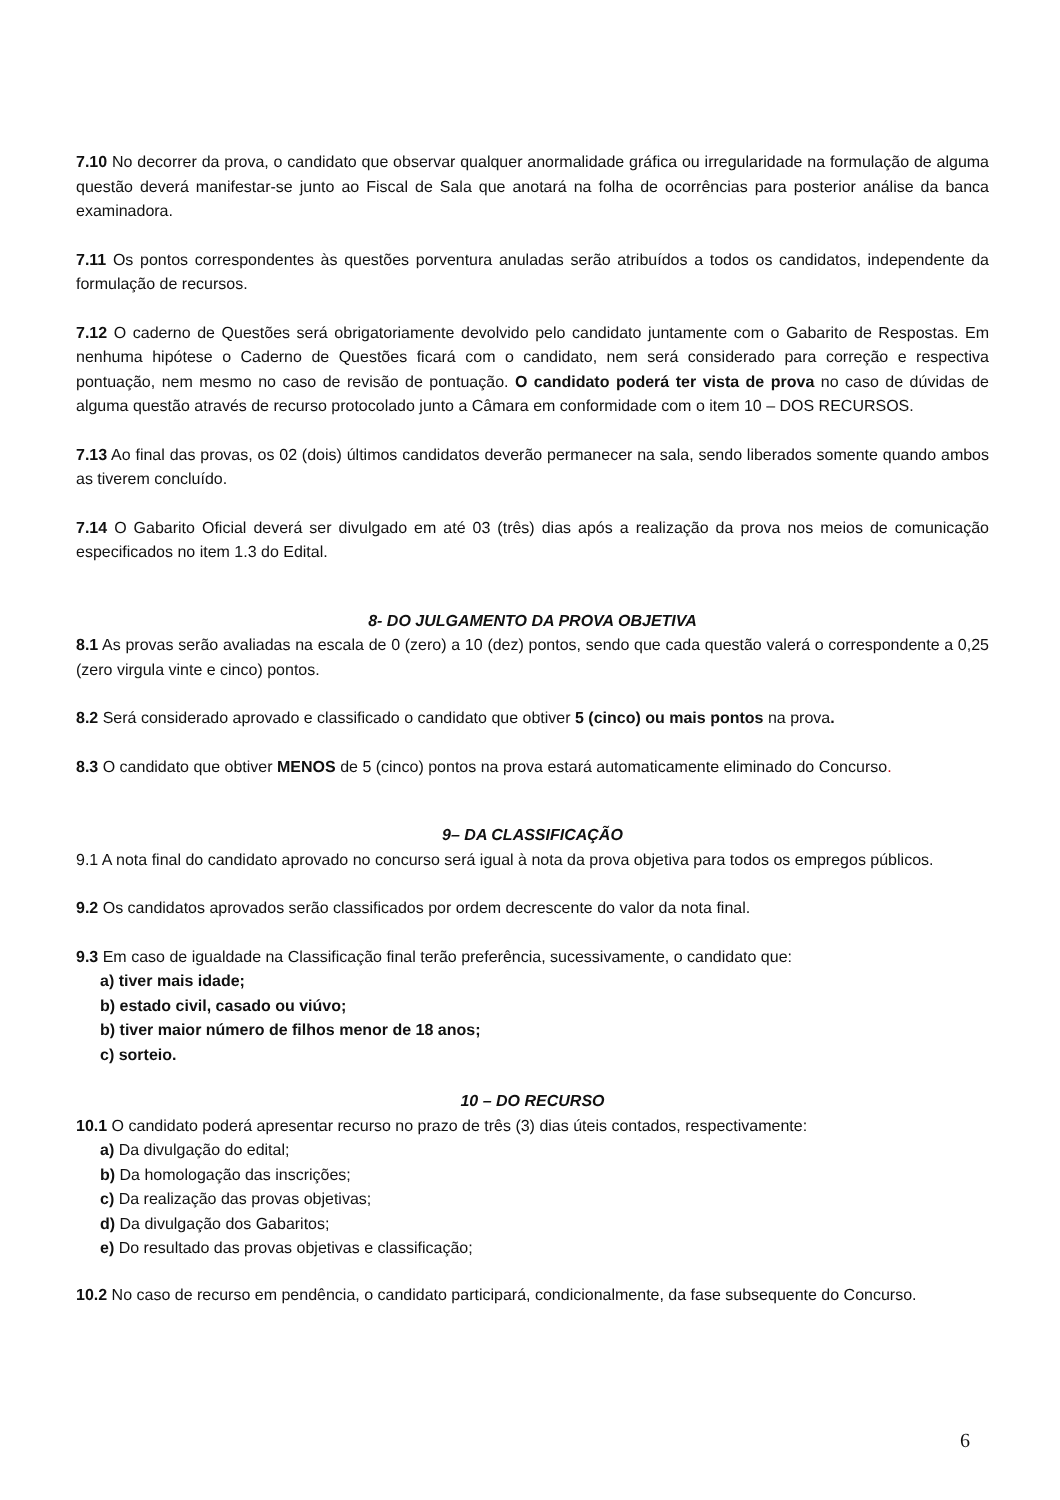7.10 No decorrer da prova, o candidato que observar qualquer anormalidade gráfica ou irregularidade na formulação de alguma questão deverá manifestar-se junto ao Fiscal de Sala que anotará na folha de ocorrências para posterior análise da banca examinadora.
7.11 Os pontos correspondentes às questões porventura anuladas serão atribuídos a todos os candidatos, independente da formulação de recursos.
7.12 O caderno de Questões será obrigatoriamente devolvido pelo candidato juntamente com o Gabarito de Respostas. Em nenhuma hipótese o Caderno de Questões ficará com o candidato, nem será considerado para correção e respectiva pontuação, nem mesmo no caso de revisão de pontuação. O candidato poderá ter vista de prova no caso de dúvidas de alguma questão através de recurso protocolado junto a Câmara em conformidade com o item 10 – DOS RECURSOS.
7.13 Ao final das provas, os 02 (dois) últimos candidatos deverão permanecer na sala, sendo liberados somente quando ambos as tiverem concluído.
7.14 O Gabarito Oficial deverá ser divulgado em até 03 (três) dias após a realização da prova nos meios de comunicação especificados no item 1.3 do Edital.
8- DO JULGAMENTO DA PROVA OBJETIVA
8.1 As provas serão avaliadas na escala de 0 (zero) a 10 (dez) pontos, sendo que cada questão valerá o correspondente a 0,25 (zero virgula vinte e cinco) pontos.
8.2 Será considerado aprovado e classificado o candidato que obtiver 5 (cinco) ou mais pontos na prova.
8.3 O candidato que obtiver MENOS de 5 (cinco) pontos na prova estará automaticamente eliminado do Concurso.
9– DA CLASSIFICAÇÃO
9.1 A nota final do candidato aprovado no concurso será igual à nota da prova objetiva para todos os empregos públicos.
9.2 Os candidatos aprovados serão classificados por ordem decrescente do valor da nota final.
9.3 Em caso de igualdade na Classificação final terão preferência, sucessivamente, o candidato que:
a) tiver mais idade;
b) estado civil, casado ou viúvo;
b) tiver maior número de filhos menor de 18 anos;
c) sorteio.
10 – DO RECURSO
10.1 O candidato poderá apresentar recurso no prazo de três (3) dias úteis contados, respectivamente:
a) Da divulgação do edital;
b) Da homologação das inscrições;
c) Da realização das provas objetivas;
d) Da divulgação dos Gabaritos;
e) Do resultado das provas objetivas e classificação;
10.2 No caso de recurso em pendência, o candidato participará, condicionalmente, da fase subsequente do Concurso.
6